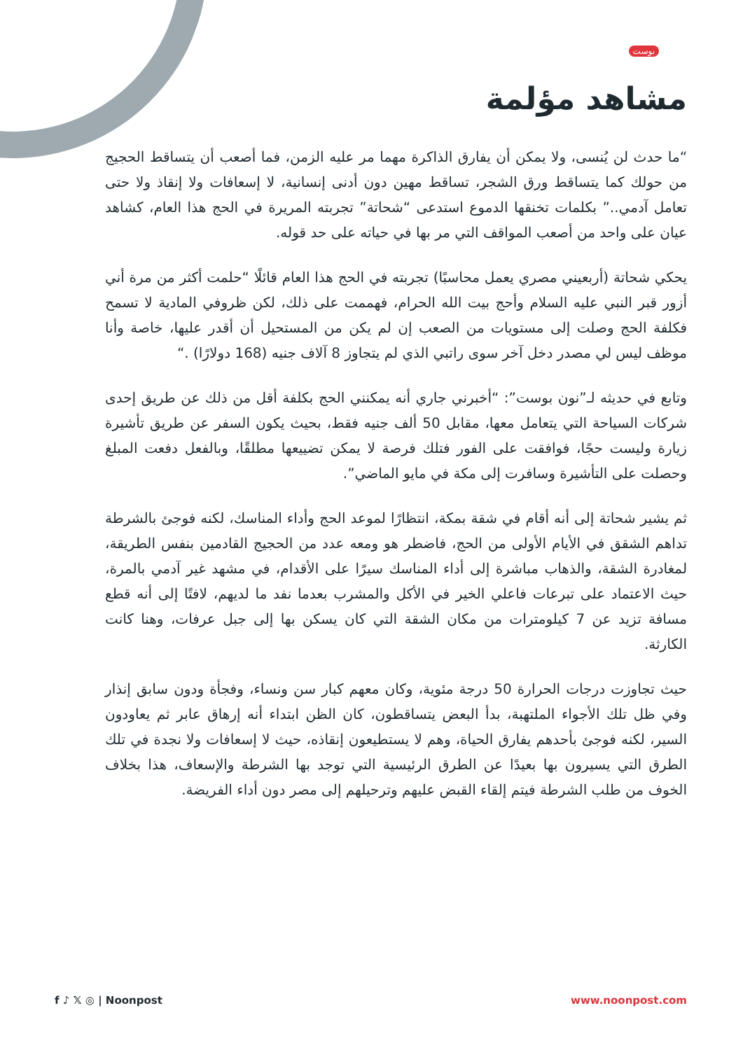بوست
مشاهد مؤلمة
“ما حدث لن يُنسى، ولا يمكن أن يفارق الذاكرة مهما مر عليه الزمن، فما أصعب أن يتساقط الحجيج من حولك كما يتساقط ورق الشجر، تساقط مهين دون أدنى إنسانية، لا إسعافات ولا إنقاذ ولا حتى تعامل آدمي..” بكلمات تخنقها الدموع استدعى “شحاتة” تجربته المريرة في الحج هذا العام، كشاهد عيان على واحد من أصعب المواقف التي مر بها في حياته على حد قوله.
يحكي شحاتة (أربعيني مصري يعمل محاسبًا) تجربته في الحج هذا العام قائلًا “حلمت أكثر من مرة أني أزور قبر النبي عليه السلام وأحج بيت الله الحرام، فهممت على ذلك، لكن ظروفي المادية لا تسمح فكلفة الحج وصلت إلى مستويات من الصعب إن لم يكن من المستحيل أن أقدر عليها، خاصة وأنا موظف ليس لي مصدر دخل آخر سوى راتبي الذي لم يتجاوز 8 آلاف جنيه (168 دولارًا) .“
وتابع في حديثه لـ”نون بوست”: “أخبرني جاري أنه يمكنني الحج بكلفة أقل من ذلك عن طريق إحدى شركات السياحة التي يتعامل معها، مقابل 50 ألف جنيه فقط، بحيث يكون السفر عن طريق تأشيرة زيارة وليست حجًا، فوافقت على الفور فتلك فرصة لا يمكن تضييعها مطلقًا، وبالفعل دفعت المبلغ وحصلت على التأشيرة وسافرت إلى مكة في مايو الماضي”.
ثم يشير شحاتة إلى أنه أقام في شقة بمكة، انتظارًا لموعد الحج وأداء المناسك، لكنه فوجئ بالشرطة تداهم الشقق في الأيام الأولى من الحج، فاضطر هو ومعه عدد من الحجيج القادمين بنفس الطريقة، لمغادرة الشقة، والذهاب مباشرة إلى أداء المناسك سيرًا على الأقدام، في مشهد غير آدمي بالمرة، حيث الاعتماد على تبرعات فاعلي الخير في الأكل والمشرب بعدما نفد ما لديهم، لافتًا إلى أنه قطع مسافة تزيد عن 7 كيلومترات من مكان الشقة التي كان يسكن بها إلى جبل عرفات، وهنا كانت الكارثة.
حيث تجاوزت درجات الحرارة 50 درجة مئوية، وكان معهم كبار سن ونساء، وفجأة ودون سابق إنذار وفي ظل تلك الأجواء الملتهبة، بدأ البعض يتساقطون، كان الظن ابتداء أنه إرهاق عابر ثم يعاودون السير، لكنه فوجئ بأحدهم يفارق الحياة، وهم لا يستطيعون إنقاذه، حيث لا إسعافات ولا نجدة في تلك الطرق التي يسيرون بها بعيدًا عن الطرق الرئيسية التي توجد بها الشرطة والإسعاف، هذا بخلاف الخوف من طلب الشرطة فيتم إلقاء القبض عليهم وترحيلهم إلى مصر دون أداء الفريضة.
f ♪ 𝕏 ◎ | Noonpost www.noonpost.com